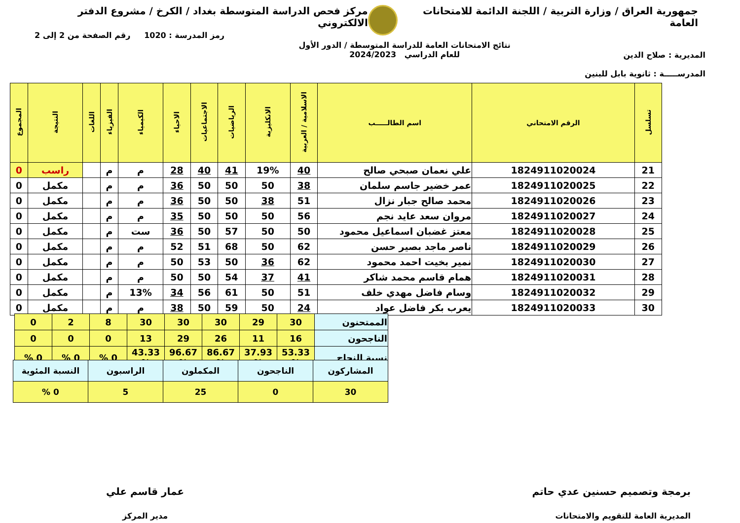جمهورية العراق / وزارة التربية / اللجنة الدائمة للامتحانات العامة
مركز فحص الدراسة المتوسطة بغداد / الكرخ / مشروع الدفتر الالكتروني
المديرية : صلاح الدين
المدرســـــة : ثانوية بابل للبنين
نتائج الامتحانات العامة للدراسة المتوسطة / الدور الأول
للعام الدراسي 2024/2023
رمز المدرسة : 1020 رقم الصفحة من 2 إلى 2
| تسلسل | الرقم الامتحاني | اسم الطالـــــب | الاسلامية / العربية | الانكليزية | الرياضيات | الاجتماعيات | الاحياء | الكيمياء | الفيزياء | اللغات | النتيجة | المجموع |
| --- | --- | --- | --- | --- | --- | --- | --- | --- | --- | --- | --- | --- |
| 21 | 1824911020024 | علي نعمان صبحي صالح | 40 | 19% | 41 | 40 | 28 | م | م | | راسب | 0 |
| 22 | 1824911020025 | عمر خضير جاسم سلمان | 38 | 50 | 50 | 50 | 36 | م | م | | مكمل | 0 |
| 23 | 1824911020026 | محمد صالح جبار نزال | 51 | 38 | 50 | 50 | 36 | م | م | | مكمل | 0 |
| 24 | 1824911020027 | مروان سعد عايد نجم | 56 | 50 | 50 | 50 | 35 | م | م | | مكمل | 0 |
| 25 | 1824911020028 | معتز غضبان اسماعيل محمود | 50 | 50 | 57 | 50 | 36 | ست | م | | مكمل | 0 |
| 26 | 1824911020029 | ناصر ماجد بصير حسن | 62 | 50 | 68 | 51 | 52 | م | م | | مكمل | 0 |
| 27 | 1824911020030 | نمير بخيت احمد محمود | 62 | 36 | 50 | 53 | 50 | م | م | | مكمل | 0 |
| 28 | 1824911020031 | همام قاسم محمد شاكر | 41 | 37 | 54 | 50 | 50 | م | م | | مكمل | 0 |
| 29 | 1824911020032 | وسام فاضل مهدي خلف | 51 | 50 | 61 | 56 | 34 | 13% | م | | مكمل | 0 |
| 30 | 1824911020033 | يعرب بكر فاضل عواد | 24 | 50 | 59 | 50 | 38 | م | م | | مكمل | 0 |
| الممتحنون | 30 | 29 | 30 | 30 | 30 | 8 | 2 | 0 |
| الناجحون | 16 | 11 | 26 | 29 | 13 | 0 | 0 | 0 |
| نسبة النجاح | 53.33 % | 37.93 % | 86.67 % | 96.67 % | 43.33 % | 0 % | 0 % | 0 % |
| المشاركون | الناجحون | المكملون | الراسبون | النسبة المئوية |
| 30 | 0 | 25 | 5 | 0 % |
برمجة وتصميم حسنين عدي حاتم
المديرية العامة للتقويم والامتحانات
عمار قاسم علي
مدير المركز